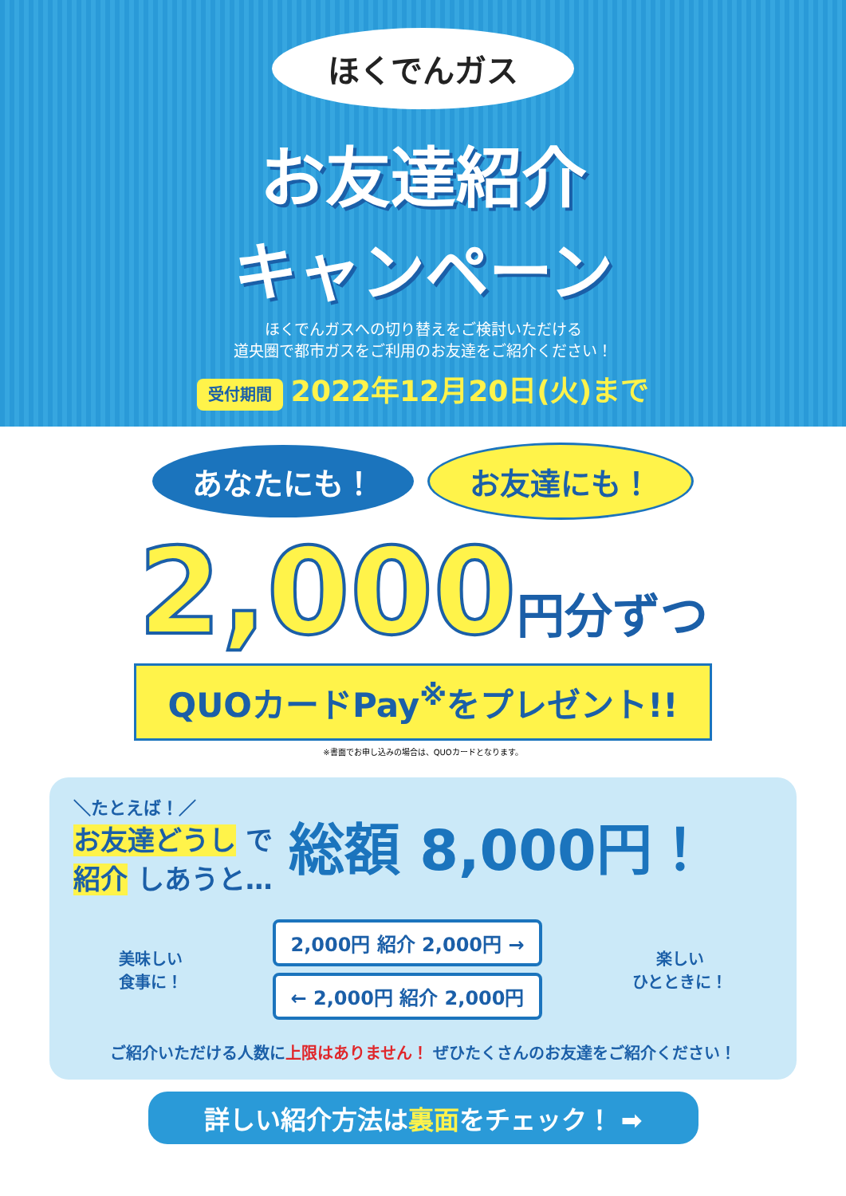ほくでんガス
お友達紹介
キャンペーン
ほくでんガスへの切り替えをご検討いただける
道央圏で都市ガスをご利用のお友達をご紹介ください！
受付期間 2022年12月20日(火)まで
あなたにも！ お友達にも！
2,000円分ずつ
QUOカードPay<sup>※</sup>をプレゼント!!
※書面でお申し込みの場合は、QUOカードとなります。
＼たとえば！／
お友達どうし で
紹介 しあうと…
総額 8,000円！
美味しい
食事に！
2,000円 紹介 2,000円 →
← 2,000円 紹介 2,000円
楽しい
ひとときに！
ご紹介いただける人数に上限はありません！ ぜひたくさんのお友達をご紹介ください！
詳しい紹介方法は裏面をチェック！ ➡